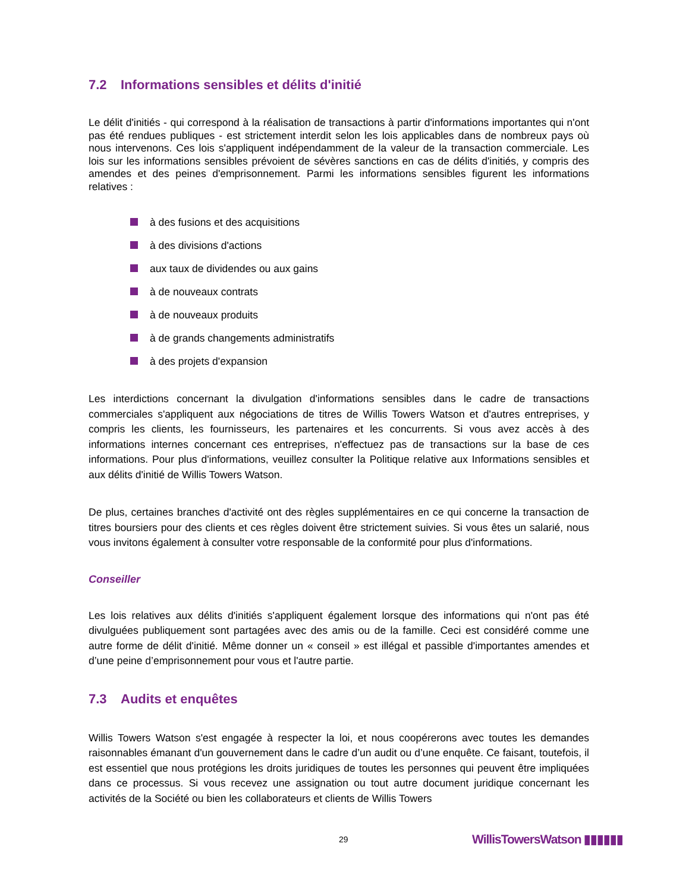7.2 Informations sensibles et délits d'initié
Le délit d'initiés - qui correspond à la réalisation de transactions à partir d'informations importantes qui n'ont pas été rendues publiques - est strictement interdit selon les lois applicables dans de nombreux pays où nous intervenons. Ces lois s'appliquent indépendamment de la valeur de la transaction commerciale. Les lois sur les informations sensibles prévoient de sévères sanctions en cas de délits d'initiés, y compris des amendes et des peines d'emprisonnement. Parmi les informations sensibles figurent les informations relatives :
à des fusions et des acquisitions
à des divisions d'actions
aux taux de dividendes ou aux gains
à de nouveaux contrats
à de nouveaux produits
à de grands changements administratifs
à des projets d'expansion
Les interdictions concernant la divulgation d'informations sensibles dans le cadre de transactions commerciales s'appliquent aux négociations de titres de Willis Towers Watson et d'autres entreprises, y compris les clients, les fournisseurs, les partenaires et les concurrents. Si vous avez accès à des informations internes concernant ces entreprises, n'effectuez pas de transactions sur la base de ces informations. Pour plus d'informations, veuillez consulter la Politique relative aux Informations sensibles et aux délits d'initié de Willis Towers Watson.
De plus, certaines branches d'activité ont des règles supplémentaires en ce qui concerne la transaction de titres boursiers pour des clients et ces règles doivent être strictement suivies. Si vous êtes un salarié, nous vous invitons également à consulter votre responsable de la conformité pour plus d'informations.
Conseiller
Les lois relatives aux délits d'initiés s'appliquent également lorsque des informations qui n'ont pas été divulguées publiquement sont partagées avec des amis ou de la famille. Ceci est considéré comme une autre forme de délit d'initié. Même donner un « conseil » est illégal et passible d'importantes amendes et d’une peine d’emprisonnement pour vous et l'autre partie.
7.3 Audits et enquêtes
Willis Towers Watson s'est engagée à respecter la loi, et nous coopérerons avec toutes les demandes raisonnables émanant d'un gouvernement dans le cadre d’un audit ou d’une enquête. Ce faisant, toutefois, il est essentiel que nous protégions les droits juridiques de toutes les personnes qui peuvent être impliquées dans ce processus. Si vous recevez une assignation ou tout autre document juridique concernant les activités de la Société ou bien les collaborateurs et clients de Willis Towers
29 WillisTowersWatson ▮▮▮▮▮▮